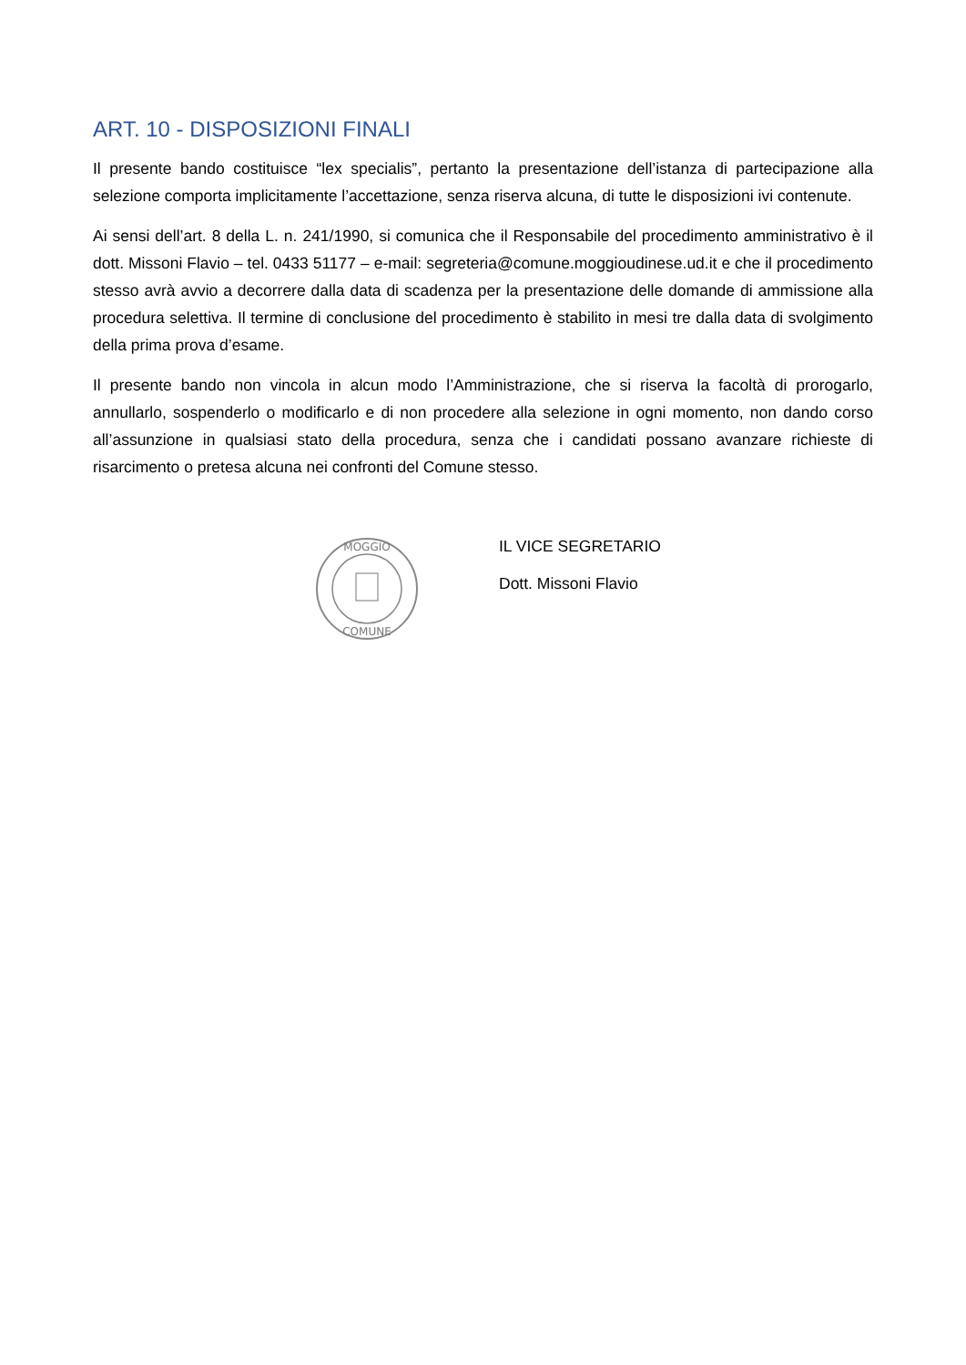ART. 10 - DISPOSIZIONI FINALI
Il presente bando costituisce “lex specialis”, pertanto la presentazione dell’istanza di partecipazione alla selezione comporta implicitamente l’accettazione, senza riserva alcuna, di tutte le disposizioni ivi contenute.
Ai sensi dell’art. 8 della L. n. 241/1990, si comunica che il Responsabile del procedimento amministrativo è il dott. Missoni Flavio – tel. 0433 51177 – e-mail: segreteria@comune.moggioudinese.ud.it e che il procedimento stesso avrà avvio a decorrere dalla data di scadenza per la presentazione delle domande di ammissione alla procedura selettiva. Il termine di conclusione del procedimento è stabilito in mesi tre dalla data di svolgimento della prima prova d’esame.
Il presente bando non vincola in alcun modo l’Amministrazione, che si riserva la facoltà di prorogarlo, annullarlo, sospenderlo o modificarlo e di non procedere alla selezione in ogni momento, non dando corso all’assunzione in qualsiasi stato della procedura, senza che i candidati possano avanzare richieste di risarcimento o pretesa alcuna nei confronti del Comune stesso.
MOGGIO
COMUNE
IL VICE SEGRETARIO
Dott. Missoni Flavio